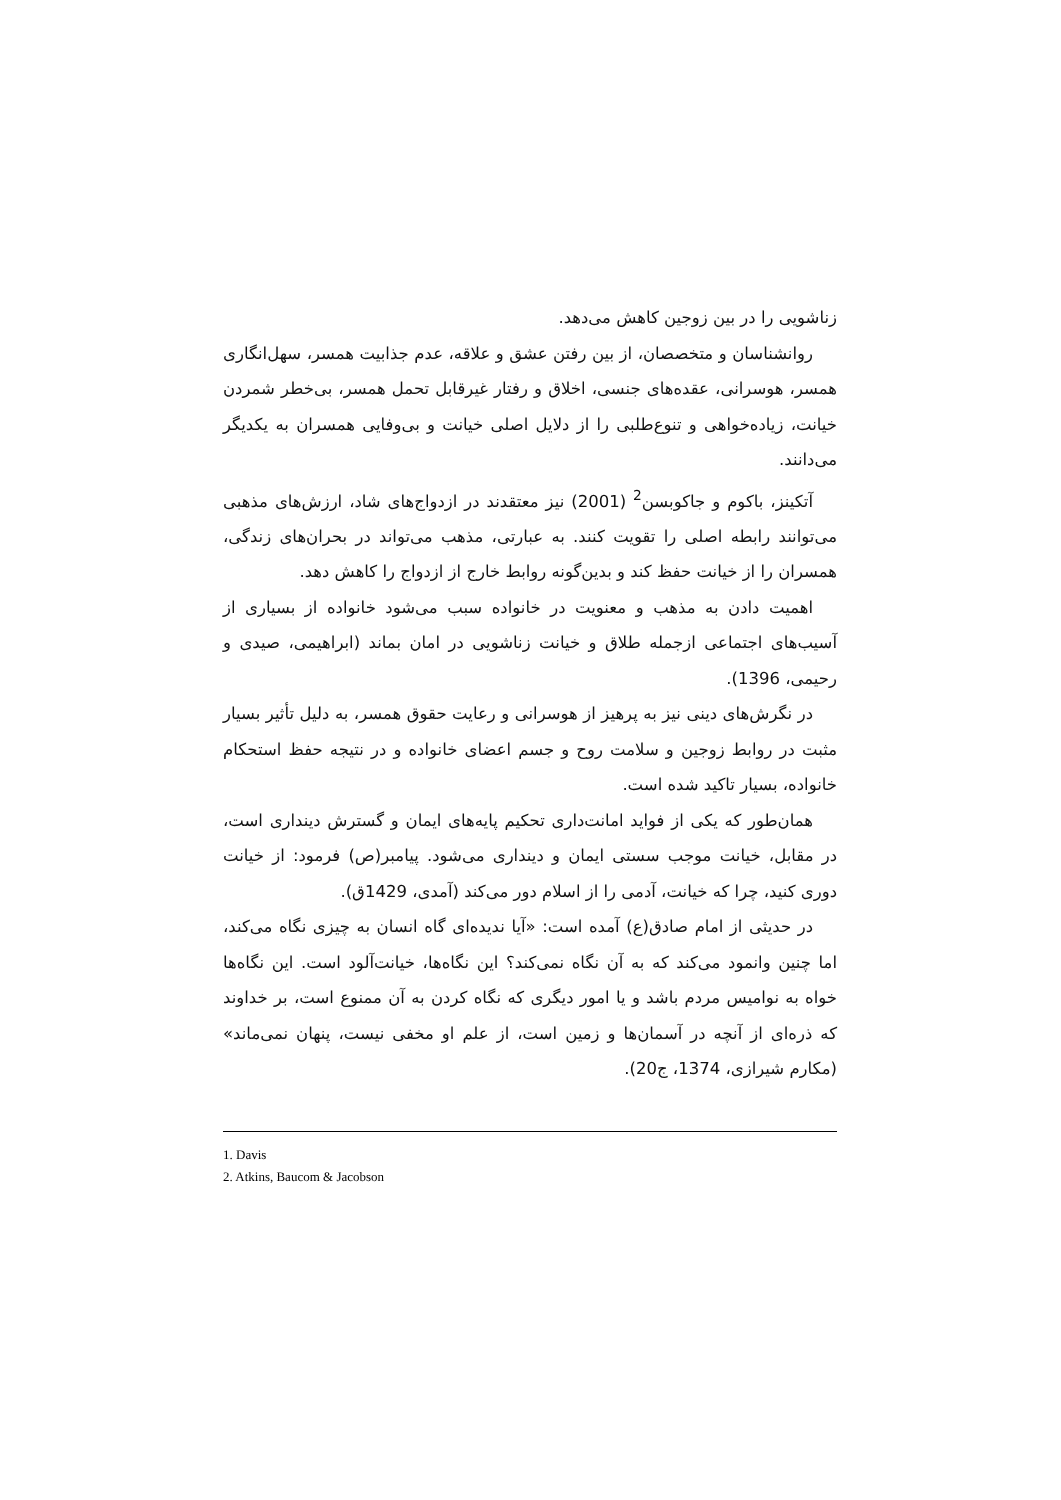زناشویی را در بین زوجین کاهش می‌دهد.
روانشناسان و متخصصان، از بین رفتن عشق و علاقه، عدم جذابیت همسر، سهل‌انگاری همسر، هوسرانی، عقده‌های جنسی، اخلاق و رفتار غیرقابل تحمل همسر، بی‌خطر شمردن خیانت، زیاده‌خواهی و تنوع‌طلبی را از دلایل اصلی خیانت و بی‌وفایی همسران به یکدیگر می‌دانند.
آتکینز، باکوم و جاکوبسن<sup>2</sup> (2001) نیز معتقدند در ازدواج‌های شاد، ارزش‌های مذهبی می‌توانند رابطه اصلی را تقویت کنند. به عبارتی، مذهب می‌تواند در بحران‌های زندگی، همسران را از خیانت حفظ کند و بدین‌گونه روابط خارج از ازدواج را کاهش دهد.
اهمیت دادن به مذهب و معنویت در خانواده سبب می‌شود خانواده از بسیاری از آسیب‌های اجتماعی ازجمله طلاق و خیانت زناشویی در امان بماند (ابراهیمی، صیدی و رحیمی، 1396).
در نگرش‌های دینی نیز به پرهیز از هوسرانی و رعایت حقوق همسر، به دلیل تأثیر بسیار مثبت در روابط زوجین و سلامت روح و جسم اعضای خانواده و در نتیجه حفظ استحکام خانواده، بسیار تاکید شده است.
همان‌طور که یکی از فواید امانت‌داری تحکیم پایه‌های ایمان و گسترش دینداری است، در مقابل، خیانت موجب سستی ایمان و دینداری می‌شود. پیامبر(ص) فرمود: از خیانت دوری کنید، چرا که خیانت، آدمی را از اسلام دور می‌کند (آمدی، 1429ق).
در حدیثی از امام صادق(ع) آمده است: «آیا ندیده‌ای گاه انسان به چیزی نگاه می‌کند، اما چنین وانمود می‌کند که به آن نگاه نمی‌کند؟ این نگاه‌ها، خیانت‌آلود است. این نگاه‌ها خواه به نوامیس مردم باشد و یا امور دیگری که نگاه کردن به آن ممنوع است، بر خداوند که ذره‌ای از آنچه در آسمان‌ها و زمین است، از علم او مخفی نیست، پنهان نمی‌ماند» (مکارم شیرازی، 1374، ج20).
1. Davis
2. Atkins, Baucom & Jacobson